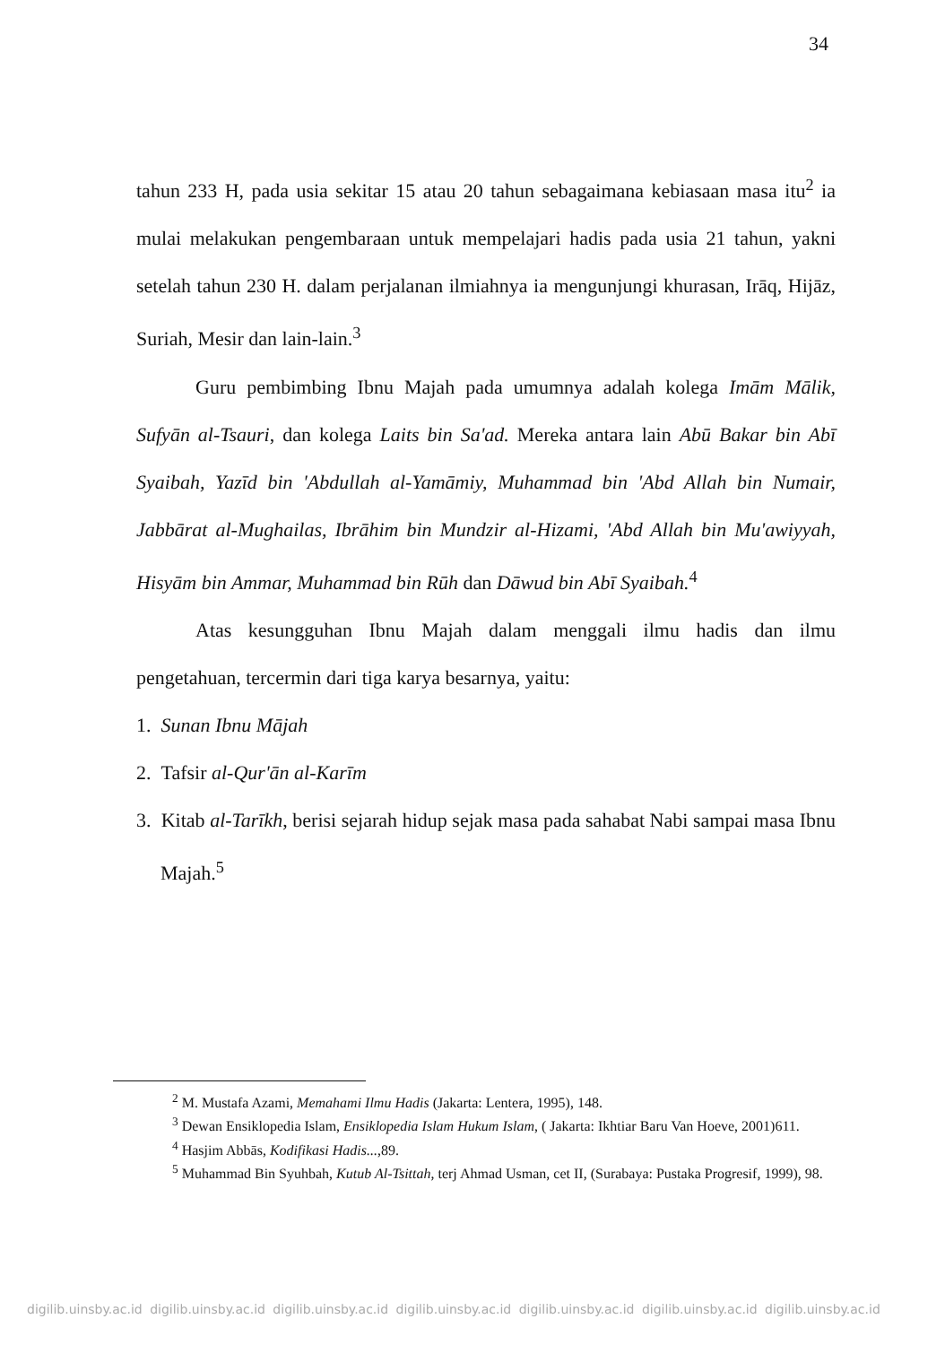34
tahun 233 H, pada usia sekitar 15 atau 20 tahun sebagaimana kebiasaan masa itu<sup>2</sup> ia mulai melakukan pengembaraan untuk mempelajari hadis pada usia 21 tahun, yakni setelah tahun 230 H. dalam perjalanan ilmiahnya ia mengunjungi khurasan, Irāq, Hijāz, Suriah, Mesir dan lain-lain.<sup>3</sup>
Guru pembimbing Ibnu Majah pada umumnya adalah kolega Imām Mālik, Sufyān al-Tsauri, dan kolega Laits bin Sa'ad. Mereka antara lain Abū Bakar bin Abī Syaibah, Yazīd bin 'Abdullah al-Yamāmiy, Muhammad bin 'Abd Allah bin Numair, Jabbārat al-Mughailas, Ibrāhim bin Mundzir al-Hizami, 'Abd Allah bin Mu'awiyyah, Hisyām bin Ammar, Muhammad bin Rūh dan Dāwud bin Abī Syaibah.<sup>4</sup>
Atas kesungguhan Ibnu Majah dalam menggali ilmu hadis dan ilmu pengetahuan, tercermin dari tiga karya besarnya, yaitu:
1. Sunan Ibnu Mājah
2. Tafsir al-Qur'ān al-Karīm
3. Kitab al-Tarīkh, berisi sejarah hidup sejak masa pada sahabat Nabi sampai masa Ibnu Majah.<sup>5</sup>
<sup>2</sup> M. Mustafa Azami, Memahami Ilmu Hadis (Jakarta: Lentera, 1995), 148.
<sup>3</sup> Dewan Ensiklopedia Islam, Ensiklopedia Islam Hukum Islam, ( Jakarta: Ikhtiar Baru Van Hoeve, 2001)611.
<sup>4</sup> Hasjim Abbās, Kodifikasi Hadis...,89.
<sup>5</sup> Muhammad Bin Syuhbah, Kutub Al-Tsittah, terj Ahmad Usman, cet II, (Surabaya: Pustaka Progresif, 1999), 98.
digilib.uinsby.ac.id digilib.uinsby.ac.id digilib.uinsby.ac.id digilib.uinsby.ac.id digilib.uinsby.ac.id digilib.uinsby.ac.id digilib.uinsby.ac.id